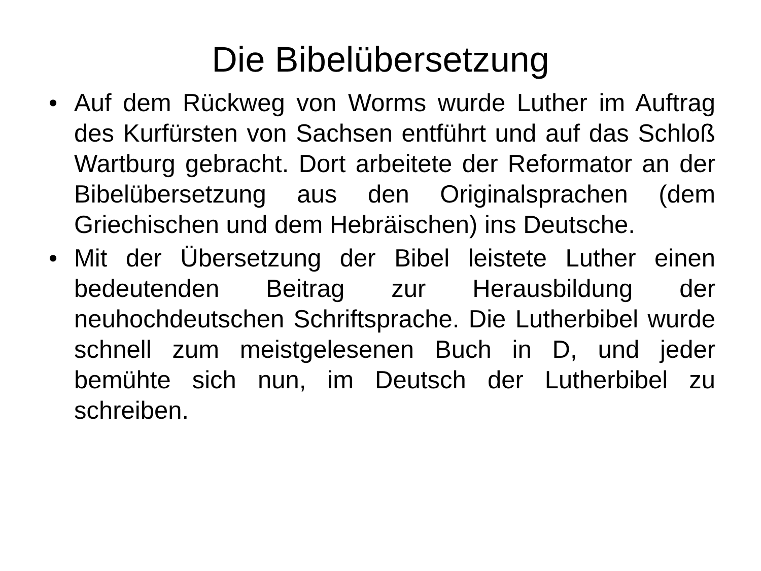Die Bibelübersetzung
• Auf dem Rückweg von Worms wurde Luther im Auftrag des Kurfürsten von Sachsen entführt und auf das Schloß Wartburg gebracht. Dort arbeitete der Reformator an der Bibelübersetzung aus den Originalsprachen (dem Griechischen und dem Hebräischen) ins Deutsche.
• Mit der Übersetzung der Bibel leistete Luther einen bedeutenden Beitrag zur Herausbildung der neuhochdeutschen Schriftsprache. Die Lutherbibel wurde schnell zum meistgelesenen Buch in D, und jeder bemühte sich nun, im Deutsch der Lutherbibel zu schreiben.